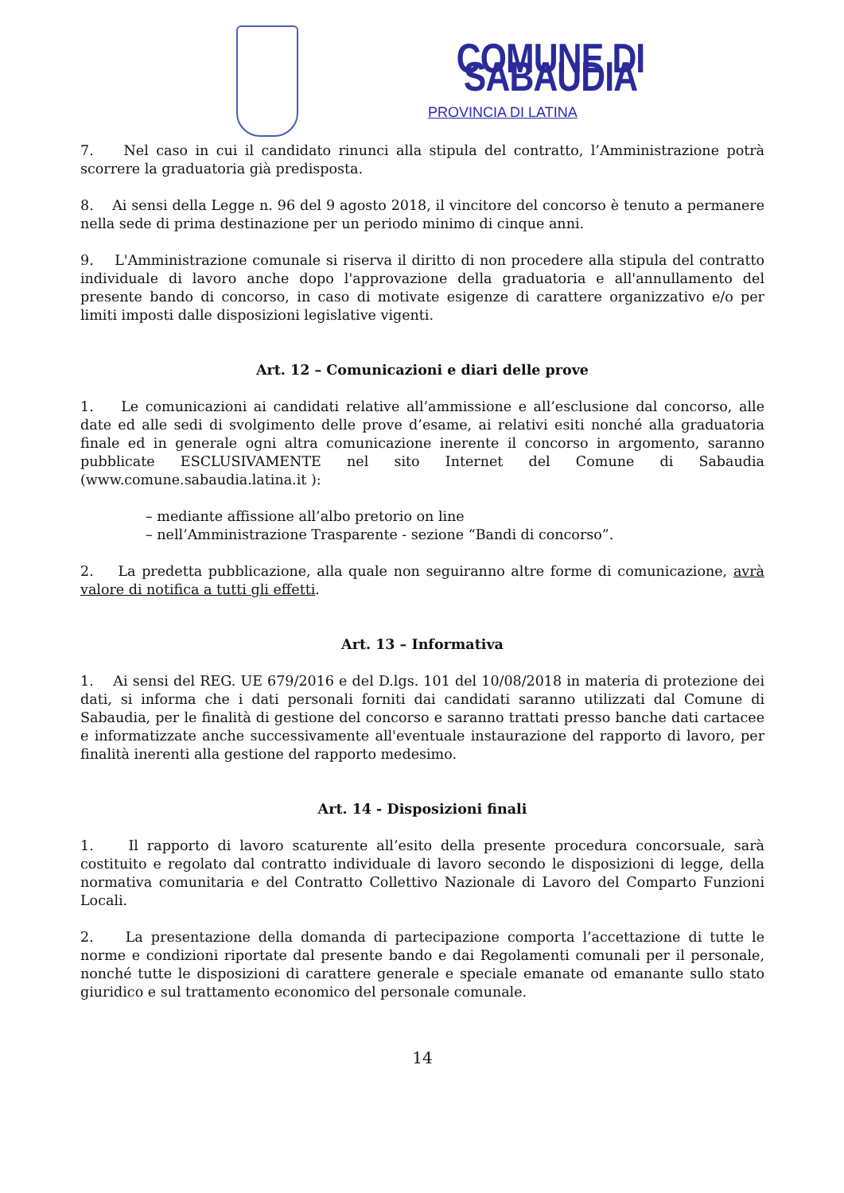COMUNE DI SABAUDIA
PROVINCIA DI LATINA
7. Nel caso in cui il candidato rinunci alla stipula del contratto, l’Amministrazione potrà scorrere la graduatoria già predisposta.
8. Ai sensi della Legge n. 96 del 9 agosto 2018, il vincitore del concorso è tenuto a permanere nella sede di prima destinazione per un periodo minimo di cinque anni.
9. L'Amministrazione comunale si riserva il diritto di non procedere alla stipula del contratto individuale di lavoro anche dopo l'approvazione della graduatoria e all'annullamento del presente bando di concorso, in caso di motivate esigenze di carattere organizzativo e/o per limiti imposti dalle disposizioni legislative vigenti.
Art. 12 – Comunicazioni e diari delle prove
1. Le comunicazioni ai candidati relative all’ammissione e all’esclusione dal concorso, alle date ed alle sedi di svolgimento delle prove d’esame, ai relativi esiti nonché alla graduatoria finale ed in generale ogni altra comunicazione inerente il concorso in argomento, saranno pubblicate ESCLUSIVAMENTE nel sito Internet del Comune di Sabaudia (www.comune.sabaudia.latina.it ):
– mediante affissione all’albo pretorio on line
– nell’Amministrazione Trasparente - sezione “Bandi di concorso”.
2. La predetta pubblicazione, alla quale non seguiranno altre forme di comunicazione, avrà valore di notifica a tutti gli effetti.
Art. 13 – Informativa
1. Ai sensi del REG. UE 679/2016 e del D.lgs. 101 del 10/08/2018 in materia di protezione dei dati, si informa che i dati personali forniti dai candidati saranno utilizzati dal Comune di Sabaudia, per le finalità di gestione del concorso e saranno trattati presso banche dati cartacee e informatizzate anche successivamente all'eventuale instaurazione del rapporto di lavoro, per finalità inerenti alla gestione del rapporto medesimo.
Art. 14 - Disposizioni finali
1. Il rapporto di lavoro scaturente all’esito della presente procedura concorsuale, sarà costituito e regolato dal contratto individuale di lavoro secondo le disposizioni di legge, della normativa comunitaria e del Contratto Collettivo Nazionale di Lavoro del Comparto Funzioni Locali.
2. La presentazione della domanda di partecipazione comporta l’accettazione di tutte le norme e condizioni riportate dal presente bando e dai Regolamenti comunali per il personale, nonché tutte le disposizioni di carattere generale e speciale emanate od emanante sullo stato giuridico e sul trattamento economico del personale comunale.
14